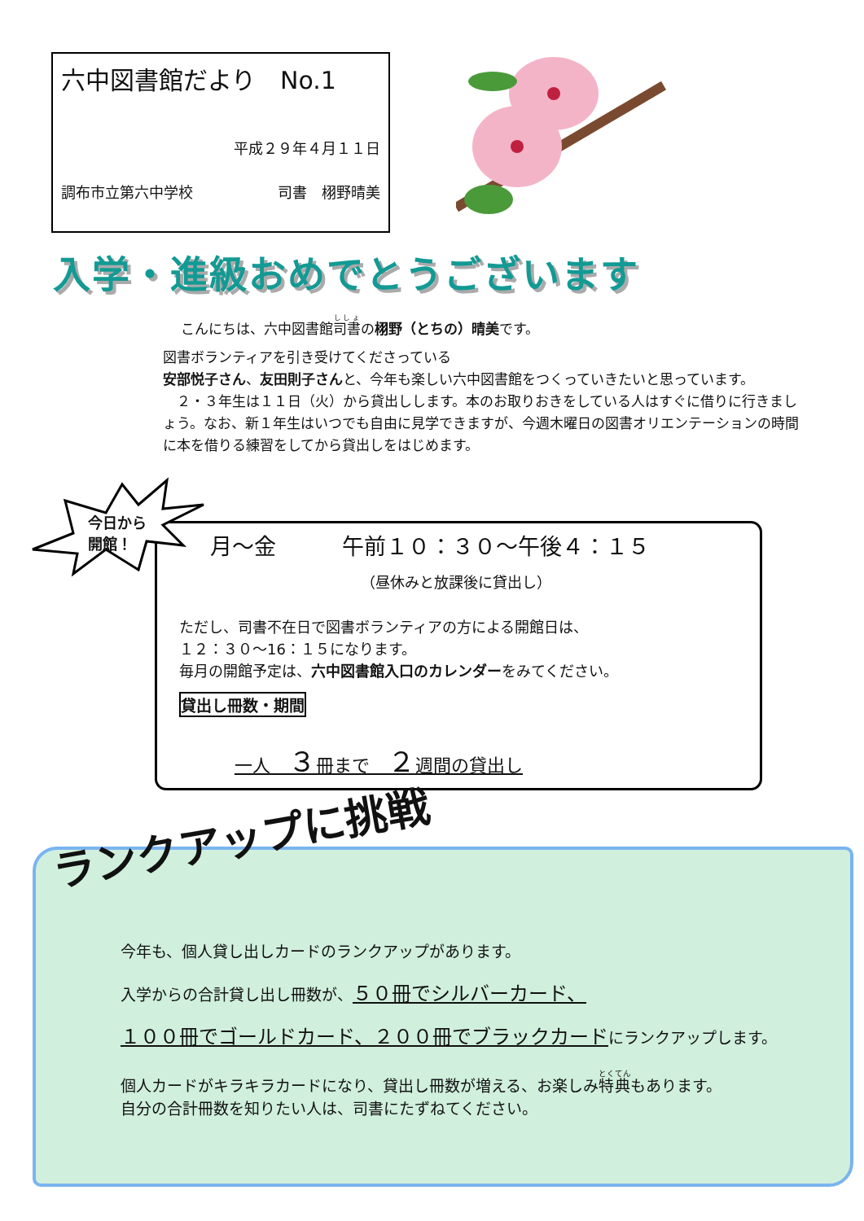六中図書館だより　No.1
平成２９年４月１１日
調布市立第六中学校 司書　栩野晴美
入学・進級おめでとうございます
こんにちは、六中図書館司書の栩野（とちの）晴美です。
図書ボランティアを引き受けてくださっている
安部悦子さん、友田則子さんと、今年も楽しい六中図書館をつくっていきたいと思っています。
　２・３年生は１１日（火）から貸出しします。本のお取りおきをしている人はすぐに借りに行きましょう。なお、新１年生はいつでも自由に見学できますが、今週木曜日の図書オリエンテーションの時間に本を借りる練習をしてから貸出しをはじめます。
今日から
開館！
月～金　　　午前１０：３０～午後４：１５
（昼休みと放課後に貸出し）
ただし、司書不在日で図書ボランティアの方による開館日は、
１２：３０～16：１５になります。
毎月の開館予定は、六中図書館入口のカレンダーをみてください。
貸出し冊数・期間
一人　３冊まで　２週間の貸出し
ランクアップに挑戦
今年も、個人貸し出しカードのランクアップがあります。
入学からの合計貸し出し冊数が、５０冊でシルバーカード、
１００冊でゴールドカード、２００冊でブラックカードにランクアップします。
個人カードがキラキラカードになり、貸出し冊数が増える、お楽しみ特典もあります。
自分の合計冊数を知りたい人は、司書にたずねてください。